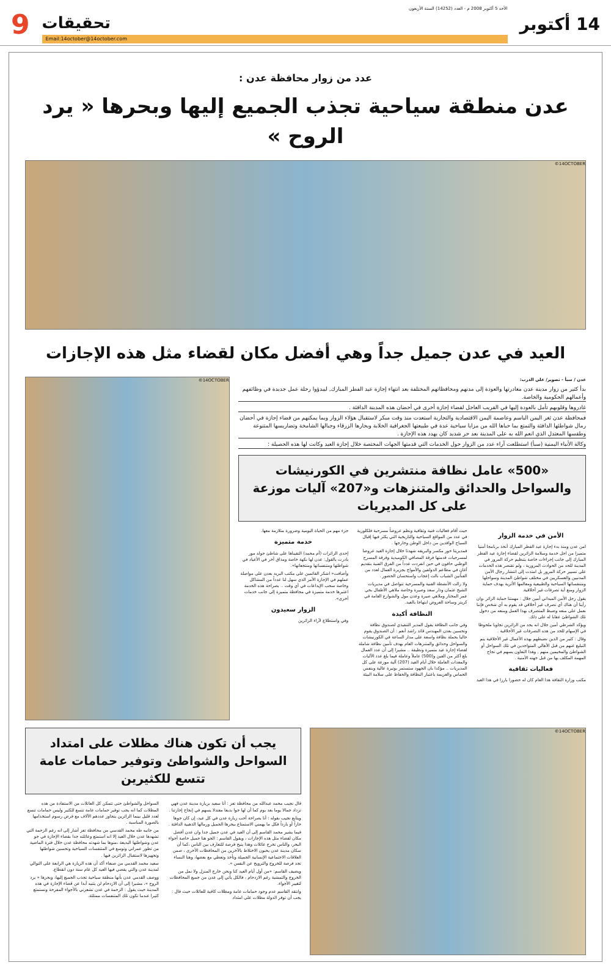14 أكتوبر
الأحد 5 أكتوبر 2008 م - العدد (14252) السنة الأربعون
تحقيقات
Email:14october@14october.com
9
عدد من زوار محافظة عدن :
عدن منطقة سياحية تجذب الجميع إليها وبحرها « يرد الروح »
©14OCTOBER
العيد في عدن جميل جداً وهي أفضل مكان لقضاء مثل هذه الإجازات
عدن / سبأ - تصوير/ علي الدرب:
بدأ كثير من زوار مدينة عدن مغادرتها والعودة إلى مدنهم ومحافظاتهم المختلفة بعد انتهاء إجازة عيد الفطر المبارك, ليبدؤوا رحلة عمل جديدة في وظائفهم وأعمالهم الحكومية والخاصة.
غادروها وقلوبهم تأمل بالعودة إليها في القريب العاجل لقضاء إجازة أخرى في أحضان هذه المدينة الدافئة .
فمحافظة عدن ثغر اليمن الباسم وعاصمة اليمن الاقتصادية والتجارية استعدت منذ وقت مبكر لاستقبال هؤلاء الزوار وبما يمكنهم من قضاء إجازة في أحضان رمال شواطئها الدافئة والتمتع بما حباها الله من مزايا سياحية عدة في طبيعتها الجغرافية الخلابة وبحارها الزرقاء وجبالها الشامخة وتضاريسها المتنوعة وطقسها المعتدل الذي انعم الله به على المدينة بعد حر شديد كان يهدد هذه الإجازة .
وكالة الأنباء اليمنية (سبأ) استطلعت آراء عدد من الزوار حول الخدمات التي قدمتها الجهات المختصة خلال إجازة العيد وكانت لها هذه الحصيلة :
«500» عامل نظافة منتشرين في الكورنيشات والسواحل والحدائق والمتنزهات و«207» آليات موزعة على كل المديريات
الأمن في خدمة الزوار
امن عدن ومنذ بدء إجازة عيد الفطر المبارك أتخذ برنامجا أمنيا متميزا من اجل خدمة وسلامة الزائرين لقضاء إجازة عيد الفطر المبارك إلى جانب إجراءات خاصة بتنظيم حركة المرور في المدينة للحد من الحوادث المرورية ، ولم تقتصر هذه الخدمات على تسيير حركة المرور بل امتدت إلى انتشار رجال الأمن المدنيين والعسكريين في مختلف شواطئ المدينة وسواحلها ومتنفساتها السياحية والطبيعية ومعالمها الأثرية بهدف حماية الزوار ومنع أية تصرفات غير أخلاقية.
يقول رجل الأمن الميداني أمين جلال : مهمتنا حماية الزائر ،وان رأينا أن هناك أي تصرف غير أخلاقي قد يقوم به أي شخص فإننا نعمل على منعه وضبط المتصرف بهذا العمل ومنعه من دخول تلك الشواطئ عقابا له على ذلك.
ويؤكد الشرطي أمين جلال انه يجد من الزائرين تجاوبا ملحوظا في الإسهام للحد من هذه التصرفات غير الأخلاقية .
وقال : كثير من الذين نضبطهم بهذه الأعمال غير الأخلاقية يتم التبليغ عنهم من قبل الأهالي المتواجدين في تلك السواحل أو الشواطئ والمخيمين منهم , وهذا التعاون يسهم في نجاح المهمة المكلف بها من قبل جهته الأمنية .
فعاليات ثقافية
مكتب وزارة الثقافة هذا العام كان له حضورا بارزا في هذا العيد
حيث أقام فعاليات فنية وثقافية ونظم عروضاً مسرحية فلكلورية في عدد من المواقع السياحية والتاريخية التي يكثر فيها إقبال السياح الوافدين من داخل الوطن وخارجها .
فمديريتا خور مكسر والبريقه شهدتا خلال إجازة العيد عروضا لمسرحيات قدمتها فرقة المصافي الكوميدية وفرقة المسرح الوطني حافون في حين انفردت عدداً من الفرق الفنية بتقديم أغانٍ في مطاعم الدولفين والأمواج بجزيرة العمال لعدد من الفنانين الشباب نالت إعجاب واستحسان الحضور .
ولا زالت الأنشطة الفنية والمسرحية تتواصل في مديريات الشيخ عثمان ودار سعد وصيرة وخاصة ملاهي الأطفال بحي عمر المختار وملاهي صيرة وعدن مول والشوارع العامة في كريتر وساحة العروض ابتهاجا بالعيد.
النظافة أكيدة
وفي جانب النظافة يقول المدير التنفيذي لصندوق نظافة وتحسين بعدن المهندس قائد راشد أنعم : أن الصندوق يقوم حاليا بحملة نظافة واسعة على مدار الساعة في الكورنيشات والسواحل وحدائق والمتنزهات العام بهدف تأمين نظافة شاملة لقضاء إجازة عيد متميزة ونظيفة .. مشيرا إلى أن عدد العمال بلغ أكثر من الفين و(500) عاملاً وعاملة فيما بلغ عدد الآليات والمعدات العاملة خلال أيام العيد (207) آلية موزعة على كل المديريات .. مؤكدا بان الجهود ستستمر بوتيرة عالية وبنفس الحماس والعزيمة باعتبار النظافة والحفاظ على سلامة البيئة
جزء مهم من الحياة اليومية وضرورة متلازمة معها.
خدمة متميزة
إحدى الزائرات (أم محمد) التقيناها على شاطئ جولد مور بادرت بالقول: عدن لها نكهة خاصة ومذاق آخر في الأعياد في شواطئها ومتنفساتها ومنتجعاتها».
وأضافت« اشكر القائمين على مكتب البريد بعدن على مواصلة عملهم في الإجازة الأمر الذي سهل لنا عدداً من المشاكل وخاصة سحب الإيداعات في أي وقت .. بصراحة هذه الخدمة اعتبرها خدمة متميزة في محافظة متميزة إلى جانب خدمات أخرى».
الزوار سعيدون
وفي واستطلاع لآراء الزائرين
©14OCTOBER
©14OCTOBER
يجب أن تكون هناك مظلات على امتداد السواحل والشواطئ وتوفير حمامات عامة تتسع للكثيرين
قال نجيب محمد عبدالله من محافظة تعز : أنا سعيد بزيارة مدينة عدن فهي تزداد جمالا يوما بعد يوم كما أن لها جوا بديعا معتدلا يسهم في إنجاح إجازتنا .
ويتابع نجيب بقوله : أنا بصراحة أحب زيارة عدن في كل عيد، إن كان جوها حاراً أو بارداً فكل ما يهمني الاستمتاع ببحرها الجميل ورمالها الذهبية الدافئة .
فيما يشير محمد القاسم إلى أن العيد في عدن جميل جدا وان عدن أفضل مكان لقضاء مثل هذه الإجازات ، ويقول القاسم : الجو هنا جميل خاصة أجواء البحر، والناس تخرج عائلات وهذا يتيح فرصة للتعارف بين الناس ،كما أن سكان مدينة عدن يحبون الاختلاط بالآخرين من المحافظات الأخرى ، ضمن العلاقات الاجتماعية الإنسانية الجميلة وتأخذ وتعطي مع بعضها، وهنا النساء تجد فرصة للخروج والترويح عن النفس ».
ويضيف القاسم: «من أول أيام العيد كنا ونحن خارج المنزل ولا نمل من الخروج والتمشية رغم الازدحام ، فالكل يأتي إلى عدن من جميع المحافظات لتغيير الأجواء.
وانتقد القاسم عدم وجود حمامات عامة ومظلات كافية للعائلات حيث قال : يجب أن توفر الدولة مظلات على امتداد
السواحل والشواطئ حتى تتمكن كل العائلات من الاستفادة من هذه المظلات كما انه يجب توفير حمامات عامة تتسع للكثير وليس حمامات تتسع لعدد قليل بينما الزائرين يتجاوز عددهم الآلاف مع فرض رسوم استخدامها بالصورة المناسبة .
من جانبه طه محمد القدسي من محافظة تعز أشار إلى انه رغم الزحمة التي تشهدها عدن خلال العيد إلا انه استمتع وعائلته جدا بقضاء الإجازة في جو عدن وشواطئها البديعة ،منوها بما شهدته محافظة عدن خلال فترة الماضية من تطور عمراني وتوسع في المتنفسات السياحية وتحسين شواطئها وتجهيزها لاستقبال الزائرين فيها .
سعيد محمد القدمي من صنعاء أكد أن هذه الزيارة هي الرابعة على التوالي لمدينة عدن والتي يقضي فيها العيد كل عام سنة دون انقطاع.
ووصف القدمي عدن بأنها منطقة سياحية تجذب الجميع إليها، وبحرها « يرد الروح »، مشيرا إلى أن الازدحام لن يثنيه أبدا عن قضاء الإجازة في هذه المدينة حيث يقول : الزحمة في عدن تشعرني بالأجواء المفرحة ونستمتع كثيرا عندما تكون تلك المتنفسات ممتلئة.